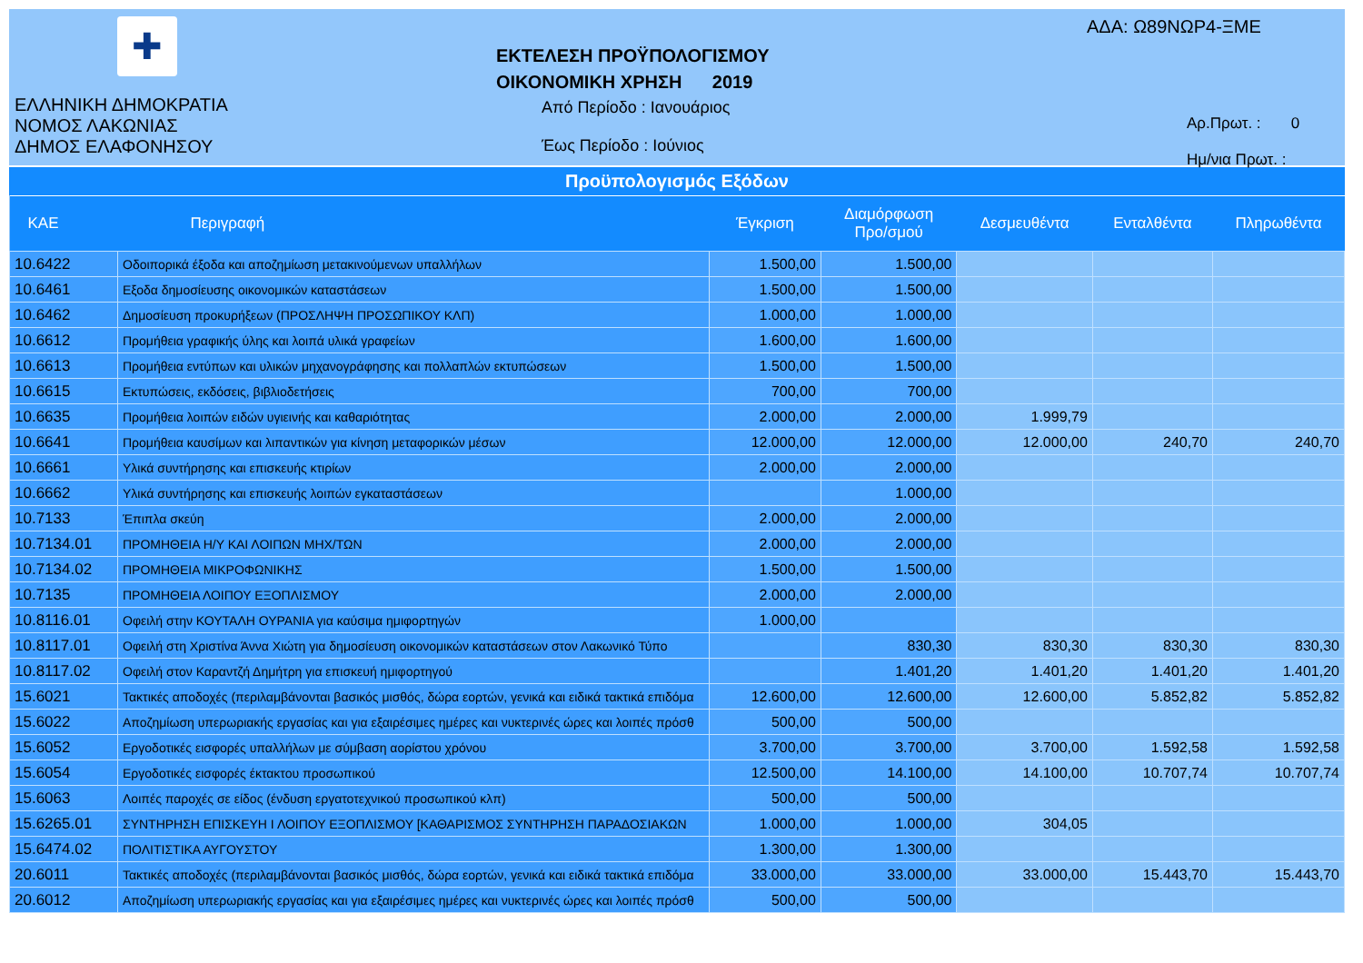✚
ΕΛΛΗΝΙΚΗ ΔΗΜΟΚΡΑΤΙΑ
ΝΟΜΟΣ ΛΑΚΩΝΙΑΣ
ΔΗΜΟΣ ΕΛΑΦΟΝΗΣΟΥ
ΕΚΤΕΛΕΣΗ ΠΡΟΫΠΟΛΟΓΙΣΜΟΥ
ΟΙΚΟΝΟΜΙΚΗ ΧΡΗΣΗ 2019
Από Περίοδο : Ιανουάριος
Έως Περίοδο : Ιούνιος
ΑΔΑ: Ω89ΝΩΡ4-ΞΜΕ
Αρ.Πρωτ. : 0
Ημ/νια Πρωτ. :
Προϋπολογισμός Εξόδων
| ΚΑΕ | Περιγραφή | Έγκριση | Διαμόρφωση Προ/σμού | Δεσμευθέντα | Ενταλθέντα | Πληρωθέντα |
| --- | --- | --- | --- | --- | --- | --- |
| 10.6422 | Οδοιπορικά έξοδα και αποζημίωση μετακινούμενων υπαλλήλων | 1.500,00 | 1.500,00 | | | |
| 10.6461 | Εξοδα δημοσίευσης οικονομικών καταστάσεων | 1.500,00 | 1.500,00 | | | |
| 10.6462 | Δημοσίευση προκυρήξεων (ΠΡΟΣΛΗΨΗ ΠΡΟΣΩΠΙΚΟΥ ΚΛΠ) | 1.000,00 | 1.000,00 | | | |
| 10.6612 | Προμήθεια γραφικής ύλης και λοιπά υλικά γραφείων | 1.600,00 | 1.600,00 | | | |
| 10.6613 | Προμήθεια εντύπων και υλικών μηχανογράφησης και πολλαπλών εκτυπώσεων | 1.500,00 | 1.500,00 | | | |
| 10.6615 | Εκτυπώσεις, εκδόσεις, βιβλιοδετήσεις | 700,00 | 700,00 | | | |
| 10.6635 | Προμήθεια λοιπών ειδών υγιεινής και καθαριότητας | 2.000,00 | 2.000,00 | 1.999,79 | | |
| 10.6641 | Προμήθεια καυσίμων και λιπαντικών για κίνηση μεταφορικών μέσων | 12.000,00 | 12.000,00 | 12.000,00 | 240,70 | 240,70 |
| 10.6661 | Υλικά συντήρησης και επισκευής κτιρίων | 2.000,00 | 2.000,00 | | | |
| 10.6662 | Υλικά συντήρησης και επισκευής λοιπών εγκαταστάσεων | | 1.000,00 | | | |
| 10.7133 | Έπιπλα σκεύη | 2.000,00 | 2.000,00 | | | |
| 10.7134.01 | ΠΡΟΜΗΘΕΙΑ Η/Υ ΚΑΙ ΛΟΙΠΩΝ ΜΗΧ/ΤΩΝ | 2.000,00 | 2.000,00 | | | |
| 10.7134.02 | ΠΡΟΜΗΘΕΙΑ ΜΙΚΡΟΦΩΝΙΚΗΣ | 1.500,00 | 1.500,00 | | | |
| 10.7135 | ΠΡΟΜΗΘΕΙΑ ΛΟΙΠΟΥ ΕΞΟΠΛΙΣΜΟΥ | 2.000,00 | 2.000,00 | | | |
| 10.8116.01 | Οφειλή στην ΚΟΥΤΑΛΗ ΟΥΡΑΝΙΑ για καύσιμα ημιφορτηγών | 1.000,00 | | | | |
| 10.8117.01 | Οφειλή στη Χριστίνα Άννα Χιώτη για δημοσίευση οικονομικών καταστάσεων στον Λακωνικό Τύπο | | 830,30 | 830,30 | 830,30 | 830,30 |
| 10.8117.02 | Οφειλή στον Καραντζή Δημήτρη για επισκευή ημιφορτηγού | | 1.401,20 | 1.401,20 | 1.401,20 | 1.401,20 |
| 15.6021 | Τακτικές αποδοχές (περιλαμβάνονται βασικός μισθός, δώρα εορτών, γενικά και ειδικά τακτικά επιδόμα | 12.600,00 | 12.600,00 | 12.600,00 | 5.852,82 | 5.852,82 |
| 15.6022 | Αποζημίωση υπερωριακής εργασίας και για εξαιρέσιμες ημέρες και νυκτερινές ώρες και λοιπές πρόσθ | 500,00 | 500,00 | | | |
| 15.6052 | Εργοδοτικές εισφορές υπαλλήλων με σύμβαση αορίστου χρόνου | 3.700,00 | 3.700,00 | 3.700,00 | 1.592,58 | 1.592,58 |
| 15.6054 | Εργοδοτικές εισφορές έκτακτου προσωπικού | 12.500,00 | 14.100,00 | 14.100,00 | 10.707,74 | 10.707,74 |
| 15.6063 | Λοιπές παροχές σε είδος (ένδυση εργατοτεχνικού προσωπικού κλπ) | 500,00 | 500,00 | | | |
| 15.6265.01 | ΣΥΝΤΗΡΗΣΗ ΕΠΙΣΚΕΥΗ Ι ΛΟΙΠΟΥ ΕΞΟΠΛΙΣΜΟΥ [ΚΑΘΑΡΙΣΜΟΣ ΣΥΝΤΗΡΗΣΗ ΠΑΡΑΔΟΣΙΑΚΩΝ | 1.000,00 | 1.000,00 | 304,05 | | |
| 15.6474.02 | ΠΟΛΙΤΙΣΤΙΚΑ ΑΥΓΟΥΣΤΟΥ | 1.300,00 | 1.300,00 | | | |
| 20.6011 | Τακτικές αποδοχές (περιλαμβάνονται βασικός μισθός, δώρα εορτών, γενικά και ειδικά τακτικά επιδόμα | 33.000,00 | 33.000,00 | 33.000,00 | 15.443,70 | 15.443,70 |
| 20.6012 | Αποζημίωση υπερωριακής εργασίας και για εξαιρέσιμες ημέρες και νυκτερινές ώρες και λοιπές πρόσθ | 500,00 | 500,00 | | | |